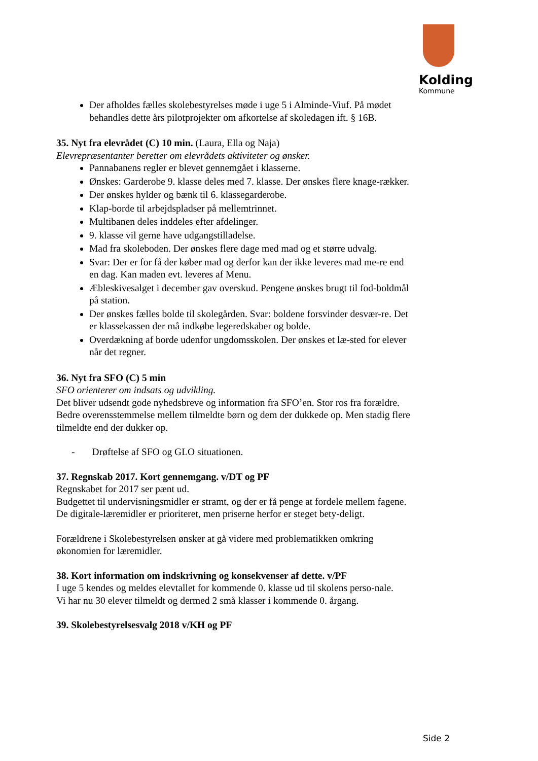Kolding
Kommune
Der afholdes fælles skolebestyrelses møde i uge 5 i Alminde-Viuf. På mødet behandles dette års pilotprojekter om afkortelse af skoledagen ift. § 16B.
35. Nyt fra elevrådet (C) 10 min. (Laura, Ella og Naja)
Elevrepræsentanter beretter om elevrådets aktiviteter og ønsker.
Pannabanens regler er blevet gennemgået i klasserne.
Ønskes: Garderobe 9. klasse deles med 7. klasse. Der ønskes flere knage-rækker.
Der ønskes hylder og bænk til 6. klassegarderobe.
Klap-borde til arbejdspladser på mellemtrinnet.
Multibanen deles inddeles efter afdelinger.
9. klasse vil gerne have udgangstilladelse.
Mad fra skoleboden. Der ønskes flere dage med mad og et større udvalg.
Svar: Der er for få der køber mad og derfor kan der ikke leveres mad me-re end en dag. Kan maden evt. leveres af Menu.
Æbleskivesalget i december gav overskud. Pengene ønskes brugt til fod-boldmål på station.
Der ønskes fælles bolde til skolegården. Svar: boldene forsvinder desvær-re. Det er klassekassen der må indkøbe legeredskaber og bolde.
Overdækning af borde udenfor ungdomsskolen. Der ønskes et læ-sted for elever når det regner.
36. Nyt fra SFO (C) 5 min
SFO orienterer om indsats og udvikling.
Det bliver udsendt gode nyhedsbreve og information fra SFO’en. Stor ros fra forældre.
Bedre overensstemmelse mellem tilmeldte børn og dem der dukkede op. Men stadig flere tilmeldte end der dukker op.
- Drøftelse af SFO og GLO situationen.
37. Regnskab 2017. Kort gennemgang. v/DT og PF
Regnskabet for 2017 ser pænt ud.
Budgettet til undervisningsmidler er stramt, og der er få penge at fordele mellem fagene. De digitale-læremidler er prioriteret, men priserne herfor er steget bety-deligt.
Forældrene i Skolebestyrelsen ønsker at gå videre med problematikken omkring økonomien for læremidler.
38. Kort information om indskrivning og konsekvenser af dette. v/PF
I uge 5 kendes og meldes elevtallet for kommende 0. klasse ud til skolens perso-nale.
Vi har nu 30 elever tilmeldt og dermed 2 små klasser i kommende 0. årgang.
39. Skolebestyrelsesvalg 2018 v/KH og PF
Side 2